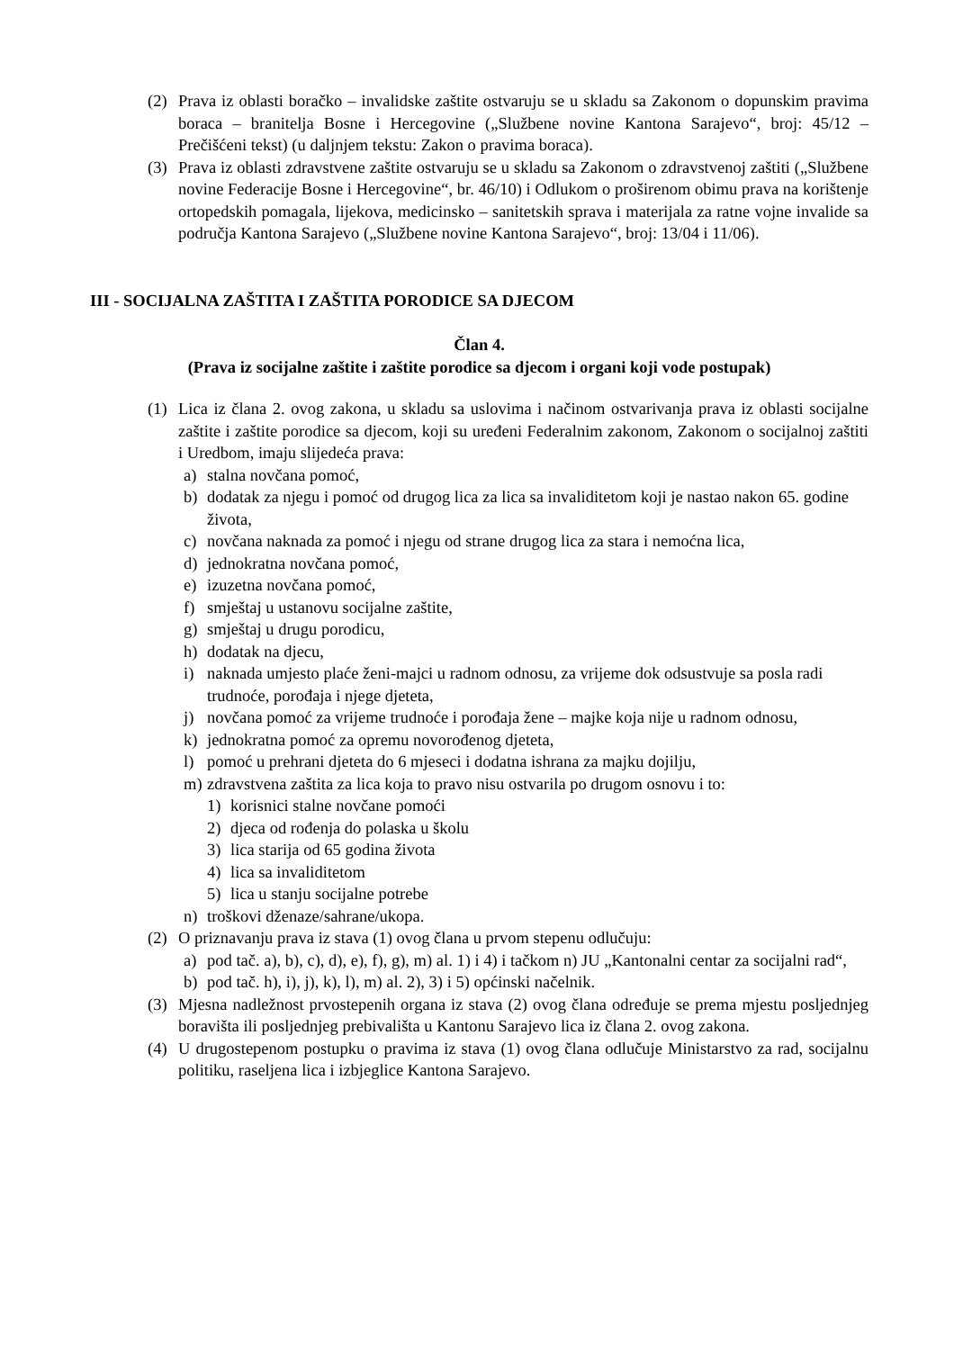(2) Prava iz oblasti boračko – invalidske zaštite ostvaruju se u skladu sa Zakonom o dopunskim pravima boraca – branitelja Bosne i Hercegovine („Službene novine Kantona Sarajevo“, broj: 45/12 – Prečišćeni tekst) (u daljnjem tekstu: Zakon o pravima boraca).
(3) Prava iz oblasti zdravstvene zaštite ostvaruju se u skladu sa Zakonom o zdravstvenoj zaštiti („Službene novine Federacije Bosne i Hercegovine“, br. 46/10) i Odlukom o proširenom obimu prava na korištenje ortopedskih pomagala, lijekova, medicinsko – sanitetskih sprava i materijala za ratne vojne invalide sa područja Kantona Sarajevo („Službene novine Kantona Sarajevo“, broj: 13/04 i 11/06).
III - SOCIJALNA ZAŠTITA I ZAŠTITA PORODICE SA DJECOM
Član 4.
(Prava iz socijalne zaštite i zaštite porodice sa djecom i organi koji vode postupak)
(1) Lica iz člana 2. ovog zakona, u skladu sa uslovima i načinom ostvarivanja prava iz oblasti socijalne zaštite i zaštite porodice sa djecom, koji su uređeni Federalnim zakonom, Zakonom o socijalnoj zaštiti i Uredbom, imaju slijedeća prava:
a) stalna novčana pomoć,
b) dodatak za njegu i pomoć od drugog lica za lica sa invaliditetom koji je nastao nakon 65. godine života,
c) novčana naknada za pomoć i njegu od strane drugog lica za stara i nemoćna lica,
d) jednokratna novčana pomoć,
e) izuzetna novčana pomoć,
f) smještaj u ustanovu socijalne zaštite,
g) smještaj u drugu porodicu,
h) dodatak na djecu,
i) naknada umjesto plaće ženi-majci u radnom odnosu, za vrijeme dok odsustvuje sa posla radi trudnoće, porođaja i njege djeteta,
j) novčana pomoć za vrijeme trudnoće i porođaja žene – majke koja nije u radnom odnosu,
k) jednokratna pomoć za opremu novorođenog djeteta,
l) pomoć u prehrani djeteta do 6 mjeseci i dodatna ishrana za majku dojilju,
m) zdravstvena zaštita za lica koja to pravo nisu ostvarila po drugom osnovu i to:
1) korisnici stalne novčane pomoći
2) djeca od rođenja do polaska u školu
3) lica starija od 65 godina života
4) lica sa invaliditetom
5) lica u stanju socijalne potrebe
n) troškovi dženaze/sahrane/ukopa.
(2) O priznavanju prava iz stava (1) ovog člana u prvom stepenu odlučuju:
a) pod tač. a), b), c), d), e), f), g), m) al. 1) i 4) i tačkom n) JU „Kantonalni centar za socijalni rad“,
b) pod tač. h), i), j), k), l), m) al. 2), 3) i 5) općinski načelnik.
(3) Mjesna nadležnost prvostepenih organa iz stava (2) ovog člana određuje se prema mjestu posljednjeg boravišta ili posljednjeg prebivališta u Kantonu Sarajevo lica iz člana 2. ovog zakona.
(4) U drugostepenom postupku o pravima iz stava (1) ovog člana odlučuje Ministarstvo za rad, socijalnu politiku, raseljena lica i izbjeglice Kantona Sarajevo.